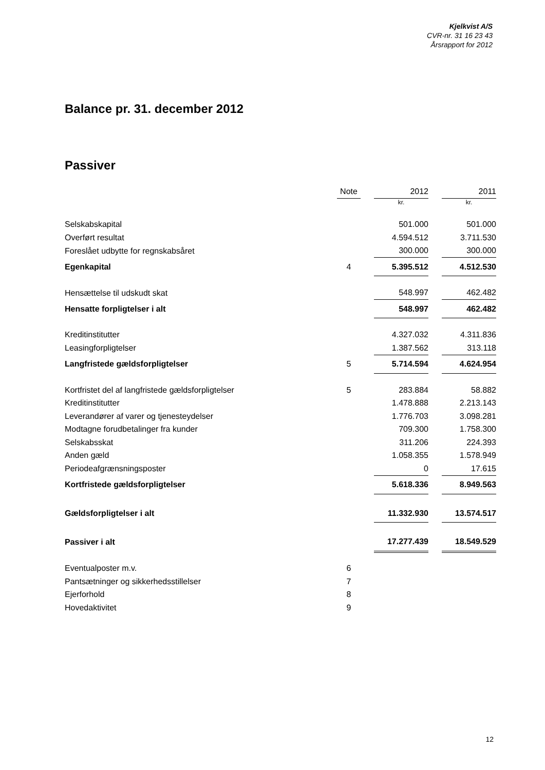Kjelkvist A/S
CVR-nr. 31 16 23 43
Årsrapport for 2012
Balance pr. 31. december 2012
Passiver
| | Note | | 2012 | | 2011 |
| | | | kr. | | kr. |
| Selskabskapital | | | 501.000 | | 501.000 |
| Overført resultat | | | 4.594.512 | | 3.711.530 |
| Foreslået udbytte for regnskabsåret | | | 300.000 | | 300.000 |
| Egenkapital | 4 | | 5.395.512 | | 4.512.530 |
| Hensættelse til udskudt skat | | | 548.997 | | 462.482 |
| Hensatte forpligtelser i alt | | | 548.997 | | 462.482 |
| Kreditinstitutter | | | 4.327.032 | | 4.311.836 |
| Leasingforpligtelser | | | 1.387.562 | | 313.118 |
| Langfristede gældsforpligtelser | 5 | | 5.714.594 | | 4.624.954 |
| Kortfristet del af langfristede gældsforpligtelser | 5 | | 283.884 | | 58.882 |
| Kreditinstitutter | | | 1.478.888 | | 2.213.143 |
| Leverandører af varer og tjenesteydelser | | | 1.776.703 | | 3.098.281 |
| Modtagne forudbetalinger fra kunder | | | 709.300 | | 1.758.300 |
| Selskabsskat | | | 311.206 | | 224.393 |
| Anden gæld | | | 1.058.355 | | 1.578.949 |
| Periodeafgrænsningsposter | | | 0 | | 17.615 |
| Kortfristede gældsforpligtelser | | | 5.618.336 | | 8.949.563 |
| Gældsforpligtelser i alt | | | 11.332.930 | | 13.574.517 |
| Passiver i alt | | | 17.277.439 | | 18.549.529 |
| Eventualposter m.v. | 6 | | | | |
| Pantsætninger og sikkerhedsstillelser | 7 | | | | |
| Ejerforhold | 8 | | | | |
| Hovedaktivitet | 9 | | | | |
12